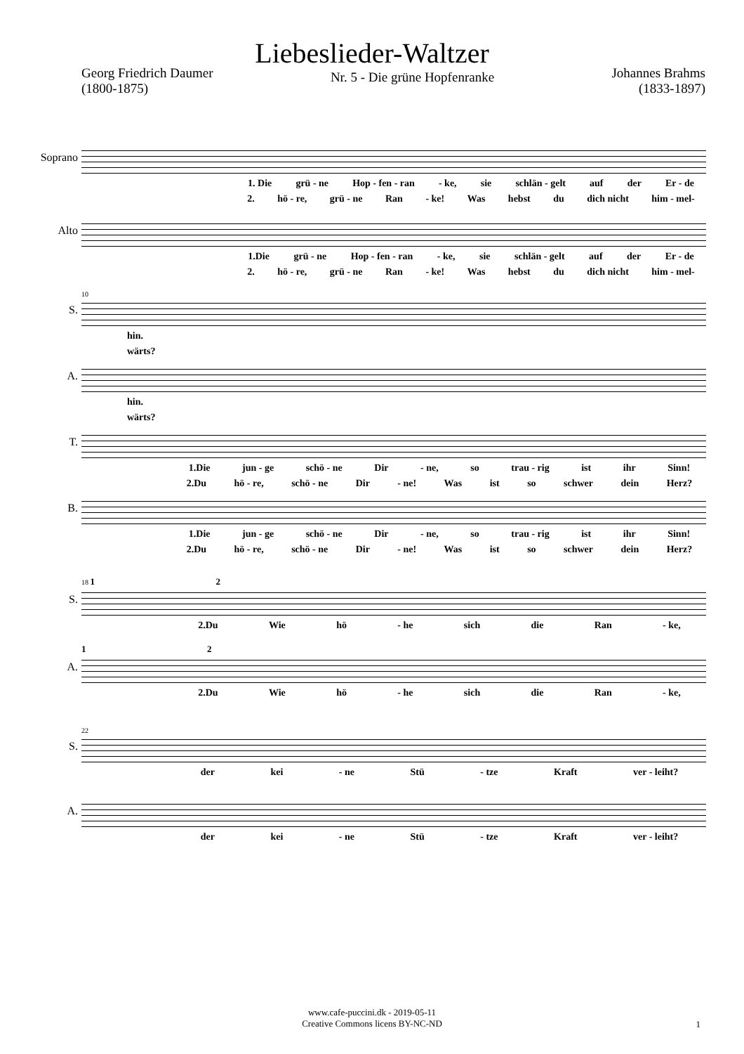Liebeslieder-Waltzer
Georg Friedrich Daumer
(1800-1875)
Nr. 5 - Die grüne Hopfenranke
Johannes Brahms
(1833-1897)
Soprano
1. Die grü - ne Hop - fen - ran - ke, sie schlän - gelt auf der Er - de
2. hö - re, grü - ne Ran - ke! Was hebst du dich nicht him - mel-
Alto
1.Die grü - ne Hop - fen - ran - ke, sie schlän - gelt auf der Er - de
2. hö - re, grü - ne Ran - ke! Was hebst du dich nicht him - mel-
10
S.
hin.
wärts?
A.
hin.
wärts?
T.
1.Die jun - ge schö - ne Dir - ne, so trau - rig ist ihr Sinn!
2.Du hö - re, schö - ne Dir - ne! Was ist so schwer dein Herz?
B.
1.Die jun - ge schö - ne Dir - ne, so trau - rig ist ihr Sinn!
2.Du hö - re, schö - ne Dir - ne! Was ist so schwer dein Herz?
18 1 2
S.
2.Du Wie hö - he sich die Ran - ke,
1 2
A.
2.Du Wie hö - he sich die Ran - ke,
22
S.
der kei - ne Stü - tze Kraft ver - leiht?
A.
der kei - ne Stü - tze Kraft ver - leiht?
www.cafe-puccini.dk - 2019-05-11
Creative Commons licens BY-NC-ND
1